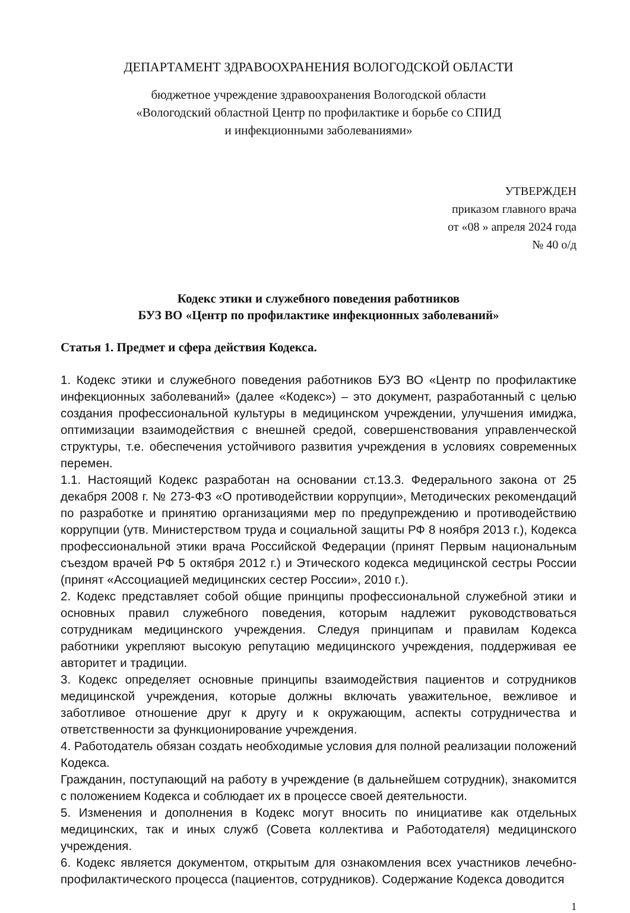ДЕПАРТАМЕНТ ЗДРАВООХРАНЕНИЯ ВОЛОГОДСКОЙ ОБЛАСТИ
бюджетное учреждение здравоохранения Вологодской области
«Вологодский областной Центр по профилактике и борьбе со СПИД
и инфекционными заболеваниями»
УТВЕРЖДЕН
приказом главного врача
от «08 » апреля 2024 года
№ 40 о/д
Кодекс этики и служебного поведения работников
БУЗ ВО «Центр по профилактике инфекционных заболеваний»
Статья 1. Предмет и сфера действия Кодекса.
1. Кодекс этики и служебного поведения работников БУЗ ВО «Центр по профилактике инфекционных заболеваний» (далее «Кодекс») – это документ, разработанный с целью создания профессиональной культуры в медицинском учреждении, улучшения имиджа, оптимизации взаимодействия с внешней средой, совершенствования управленческой структуры, т.е. обеспечения устойчивого развития учреждения в условиях современных перемен.
1.1. Настоящий Кодекс разработан на основании ст.13.3. Федерального закона от 25 декабря 2008 г. № 273-ФЗ «О противодействии коррупции», Методических рекомендаций по разработке и принятию организациями мер по предупреждению и противодействию коррупции (утв. Министерством труда и социальной защиты РФ 8 ноября 2013 г.), Кодекса профессиональной этики врача Российской Федерации (принят Первым национальным съездом врачей РФ 5 октября 2012 г.) и Этического кодекса медицинской сестры России (принят «Ассоциацией медицинских сестер России», 2010 г.).
2. Кодекс представляет собой общие принципы профессиональной служебной этики и основных правил служебного поведения, которым надлежит руководствоваться сотрудникам медицинского учреждения. Следуя принципам и правилам Кодекса работники укрепляют высокую репутацию медицинского учреждения, поддерживая ее авторитет и традиции.
3. Кодекс определяет основные принципы взаимодействия пациентов и сотрудников медицинской учреждения, которые должны включать уважительное, вежливое и заботливое отношение друг к другу и к окружающим, аспекты сотрудничества и ответственности за функционирование учреждения.
4. Работодатель обязан создать необходимые условия для полной реализации положений Кодекса.
Гражданин, поступающий на работу в учреждение (в дальнейшем сотрудник), знакомится с положением Кодекса и соблюдает их в процессе своей деятельности.
5. Изменения и дополнения в Кодекс могут вносить по инициативе как отдельных медицинских, так и иных служб (Совета коллектива и Работодателя) медицинского учреждения.
6. Кодекс является документом, открытым для ознакомления всех участников лечебно-профилактического процесса (пациентов, сотрудников). Содержание Кодекса доводится
1